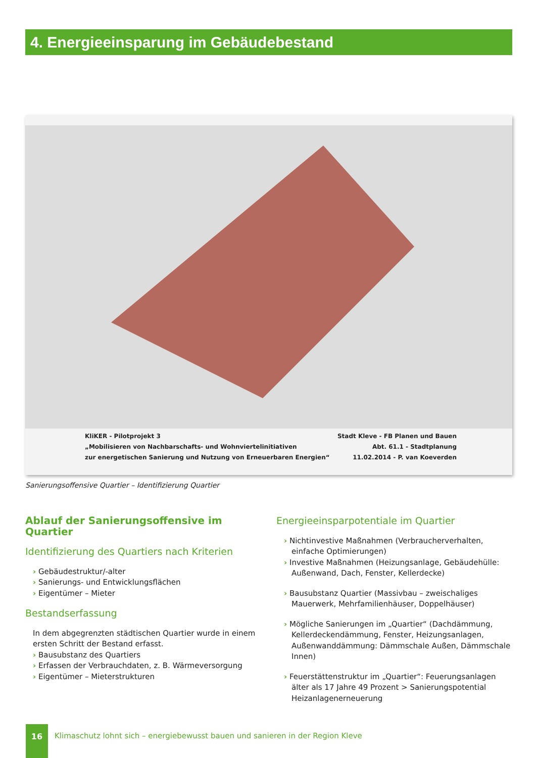4. Energieeinsparung im Gebäudebestand
KliKER - Pilotprojekt 3
„Mobilisieren von Nachbarschafts- und Wohnviertelinitiativen
zur energetischen Sanierung und Nutzung von Erneuerbaren Energien“
Stadt Kleve - FB Planen und Bauen
Abt. 61.1 - Stadtplanung
11.02.2014 - P. van Koeverden
Sanierungsoffensive Quartier – Identifizierung Quartier
Ablauf der Sanierungsoffensive im Quartier
Identifizierung des Quartiers nach Kriterien
› Gebäudestruktur/-alter
› Sanierungs- und Entwicklungsflächen
› Eigentümer – Mieter
Bestandserfassung
In dem abgegrenzten städtischen Quartier wurde in einem ersten Schritt der Bestand erfasst.
› Bausubstanz des Quartiers
› Erfassen der Verbrauchdaten, z. B. Wärmeversorgung
› Eigentümer – Mieterstrukturen
Energieeinsparpotentiale im Quartier
› Nichtinvestive Maßnahmen (Verbraucherverhalten, einfache Optimierungen)
› Investive Maßnahmen (Heizungsanlage, Gebäudehülle: Außenwand, Dach, Fenster, Kellerdecke)
› Bausubstanz Quartier (Massivbau – zweischaliges Mauerwerk, Mehrfamilienhäuser, Doppelhäuser)
› Mögliche Sanierungen im „Quartier“ (Dachdämmung, Kellerdeckendämmung, Fenster, Heizungsanlagen, Außenwanddämmung: Dämmschale Außen, Dämmschale Innen)
› Feuerstättenstruktur im „Quartier“: Feuerungsanlagen älter als 17 Jahre 49 Prozent > Sanierungspotential Heizanlagenerneuerung
16
Klimaschutz lohnt sich – energiebewusst bauen und sanieren in der Region Kleve